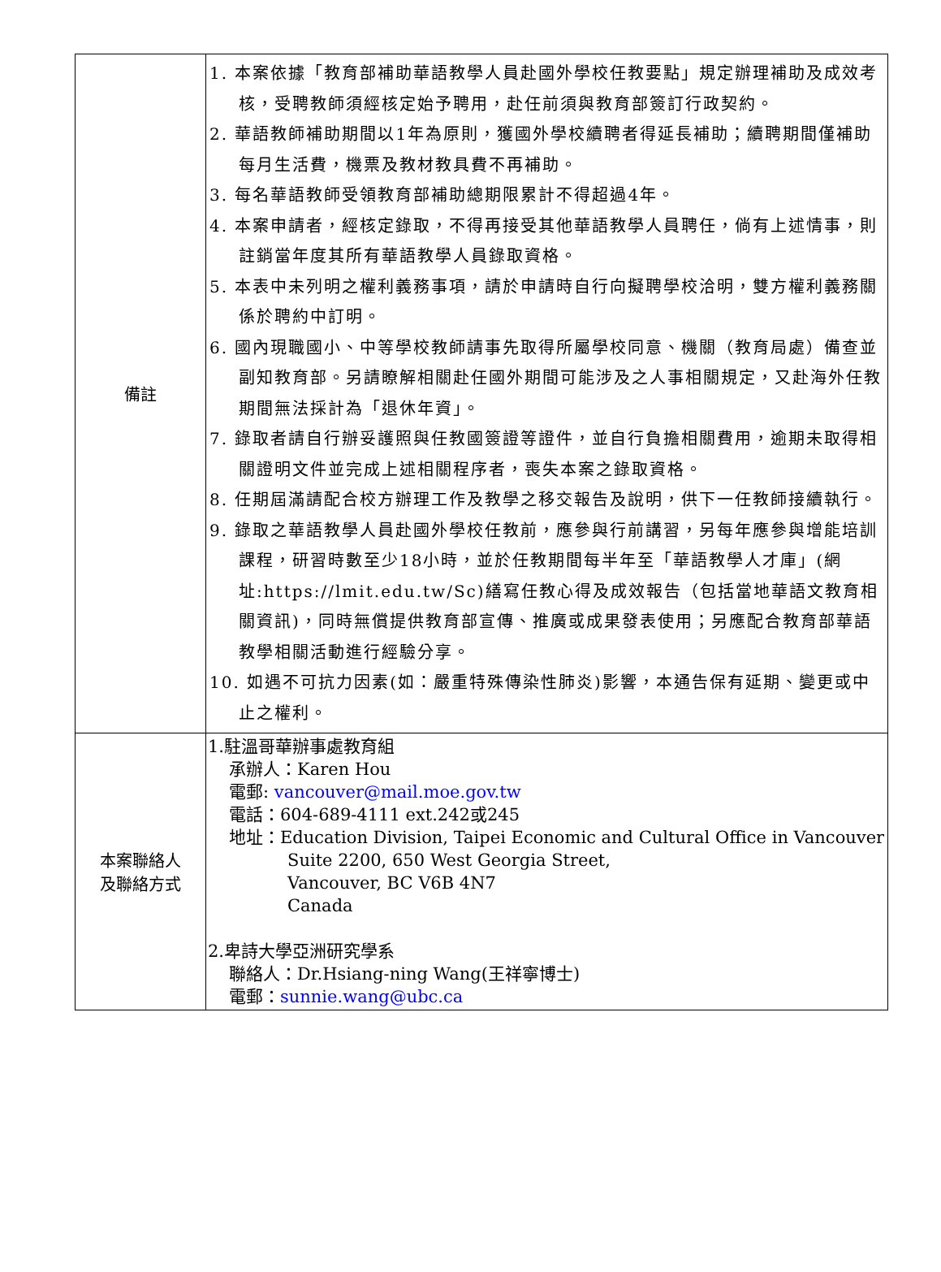| 備註 | 1. 本案依據「教育部補助華語教學人員赴國外學校任教要點」規定辦理補助及成效考核，受聘教師須經核定始予聘用，赴任前須與教育部簽訂行政契約。 2. 華語教師補助期間以1年為原則，獲國外學校續聘者得延長補助；續聘期間僅補助每月生活費，機票及教材教具費不再補助。 3. 每名華語教師受領教育部補助總期限累計不得超過4年。 4. 本案申請者，經核定錄取，不得再接受其他華語教學人員聘任，倘有上述情事，則註銷當年度其所有華語教學人員錄取資格。 5. 本表中未列明之權利義務事項，請於申請時自行向擬聘學校洽明，雙方權利義務關係於聘約中訂明。 6. 國內現職國小、中等學校教師請事先取得所屬學校同意、機關（教育局處）備查並副知教育部。另請瞭解相關赴任國外期間可能涉及之人事相關規定，又赴海外任教期間無法採計為「退休年資」。 7. 錄取者請自行辦妥護照與任教國簽證等證件，並自行負擔相關費用，逾期未取得相關證明文件並完成上述相關程序者，喪失本案之錄取資格。 8. 任期屆滿請配合校方辦理工作及教學之移交報告及說明，供下一任教師接續執行。 9. 錄取之華語教學人員赴國外學校任教前，應參與行前講習，另每年應參與增能培訓課程，研習時數至少18小時，並於任教期間每半年至「華語教學人才庫」(網址:https://lmit.edu.tw/Sc)繕寫任教心得及成效報告（包括當地華語文教育相關資訊)，同時無償提供教育部宣傳、推廣或成果發表使用；另應配合教育部華語教學相關活動進行經驗分享。 10. 如遇不可抗力因素(如：嚴重特殊傳染性肺炎)影響，本通告保有延期、變更或中止之權利。 |
| 本案聯絡人 及聯絡方式 | 1.駐溫哥華辦事處教育組 承辦人：Karen Hou 電郵: vancouver@mail.moe.gov.tw 電話：604-689-4111 ext.242或245 地址：Education Division, Taipei Economic and Cultural Office in Vancouver Suite 2200, 650 West Georgia Street, Vancouver, BC V6B 4N7 Canada 2.卑詩大學亞洲研究學系 聯絡人：Dr.Hsiang-ning Wang(王祥寧博士) 電郵： sunnie.wang@ubc.ca |